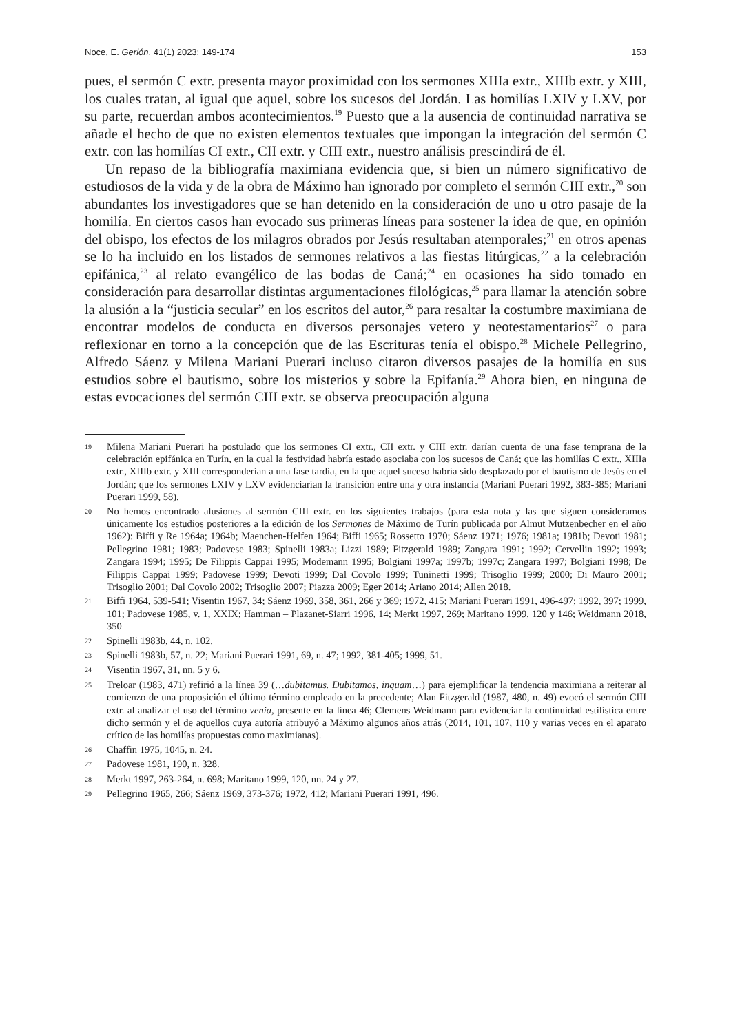Noce, E. Gerión, 41(1) 2023: 149-174 153
pues, el sermón C extr. presenta mayor proximidad con los sermones XIIIa extr., XIIIb extr. y XIII, los cuales tratan, al igual que aquel, sobre los sucesos del Jordán. Las homilías LXIV y LXV, por su parte, recuerdan ambos acontecimientos.<sup>19</sup> Puesto que a la ausencia de continuidad narrativa se añade el hecho de que no existen elementos textuales que impongan la integración del sermón C extr. con las homilías CI extr., CII extr. y CIII extr., nuestro análisis prescindirá de él.
Un repaso de la bibliografía maximiana evidencia que, si bien un número significativo de estudiosos de la vida y de la obra de Máximo han ignorado por completo el sermón CIII extr.,<sup>20</sup> son abundantes los investigadores que se han detenido en la consideración de uno u otro pasaje de la homilía. En ciertos casos han evocado sus primeras líneas para sostener la idea de que, en opinión del obispo, los efectos de los milagros obrados por Jesús resultaban atemporales;<sup>21</sup> en otros apenas se lo ha incluido en los listados de sermones relativos a las fiestas litúrgicas,<sup>22</sup> a la celebración epifánica,<sup>23</sup> al relato evangélico de las bodas de Caná;<sup>24</sup> en ocasiones ha sido tomado en consideración para desarrollar distintas argumentaciones filológicas,<sup>25</sup> para llamar la atención sobre la alusión a la “justicia secular” en los escritos del autor,<sup>26</sup> para resaltar la costumbre maximiana de encontrar modelos de conducta en diversos personajes vetero y neotestamentarios<sup>27</sup> o para reflexionar en torno a la concepción que de las Escrituras tenía el obispo.<sup>28</sup> Michele Pellegrino, Alfredo Sáenz y Milena Mariani Puerari incluso citaron diversos pasajes de la homilía en sus estudios sobre el bautismo, sobre los misterios y sobre la Epifanía.<sup>29</sup> Ahora bien, en ninguna de estas evocaciones del sermón CIII extr. se observa preocupación alguna
19 Milena Mariani Puerari ha postulado que los sermones CI extr., CII extr. y CIII extr. darían cuenta de una fase temprana de la celebración epifánica en Turín, en la cual la festividad habría estado asociaba con los sucesos de Caná; que las homilías C extr., XIIIa extr., XIIIb extr. y XIII corresponderían a una fase tardía, en la que aquel suceso habría sido desplazado por el bautismo de Jesús en el Jordán; que los sermones LXIV y LXV evidenciarían la transición entre una y otra instancia (Mariani Puerari 1992, 383-385; Mariani Puerari 1999, 58).
20 No hemos encontrado alusiones al sermón CIII extr. en los siguientes trabajos (para esta nota y las que siguen consideramos únicamente los estudios posteriores a la edición de los Sermones de Máximo de Turín publicada por Almut Mutzenbecher en el año 1962): Biffi y Re 1964a; 1964b; Maenchen-Helfen 1964; Biffi 1965; Rossetto 1970; Sáenz 1971; 1976; 1981a; 1981b; Devoti 1981; Pellegrino 1981; 1983; Padovese 1983; Spinelli 1983a; Lizzi 1989; Fitzgerald 1989; Zangara 1991; 1992; Cervellin 1992; 1993; Zangara 1994; 1995; De Filippis Cappai 1995; Modemann 1995; Bolgiani 1997a; 1997b; 1997c; Zangara 1997; Bolgiani 1998; De Filippis Cappai 1999; Padovese 1999; Devoti 1999; Dal Covolo 1999; Tuninetti 1999; Trisoglio 1999; 2000; Di Mauro 2001; Trisoglio 2001; Dal Covolo 2002; Trisoglio 2007; Piazza 2009; Eger 2014; Ariano 2014; Allen 2018.
21 Biffi 1964, 539-541; Visentin 1967, 34; Sáenz 1969, 358, 361, 266 y 369; 1972, 415; Mariani Puerari 1991, 496-497; 1992, 397; 1999, 101; Padovese 1985, v. 1, XXIX; Hamman – Plazanet-Siarri 1996, 14; Merkt 1997, 269; Maritano 1999, 120 y 146; Weidmann 2018, 350
22 Spinelli 1983b, 44, n. 102.
23 Spinelli 1983b, 57, n. 22; Mariani Puerari 1991, 69, n. 47; 1992, 381-405; 1999, 51.
24 Visentin 1967, 31, nn. 5 y 6.
25 Treloar (1983, 471) refirió a la línea 39 (…dubitamus. Dubitamos, inquam…) para ejemplificar la tendencia maximiana a reiterar al comienzo de una proposición el último término empleado en la precedente; Alan Fitzgerald (1987, 480, n. 49) evocó el sermón CIII extr. al analizar el uso del término venia, presente en la línea 46; Clemens Weidmann para evidenciar la continuidad estilística entre dicho sermón y el de aquellos cuya autoría atribuyó a Máximo algunos años atrás (2014, 101, 107, 110 y varias veces en el aparato crítico de las homilías propuestas como maximianas).
26 Chaffin 1975, 1045, n. 24.
27 Padovese 1981, 190, n. 328.
28 Merkt 1997, 263-264, n. 698; Maritano 1999, 120, nn. 24 y 27.
29 Pellegrino 1965, 266; Sáenz 1969, 373-376; 1972, 412; Mariani Puerari 1991, 496.